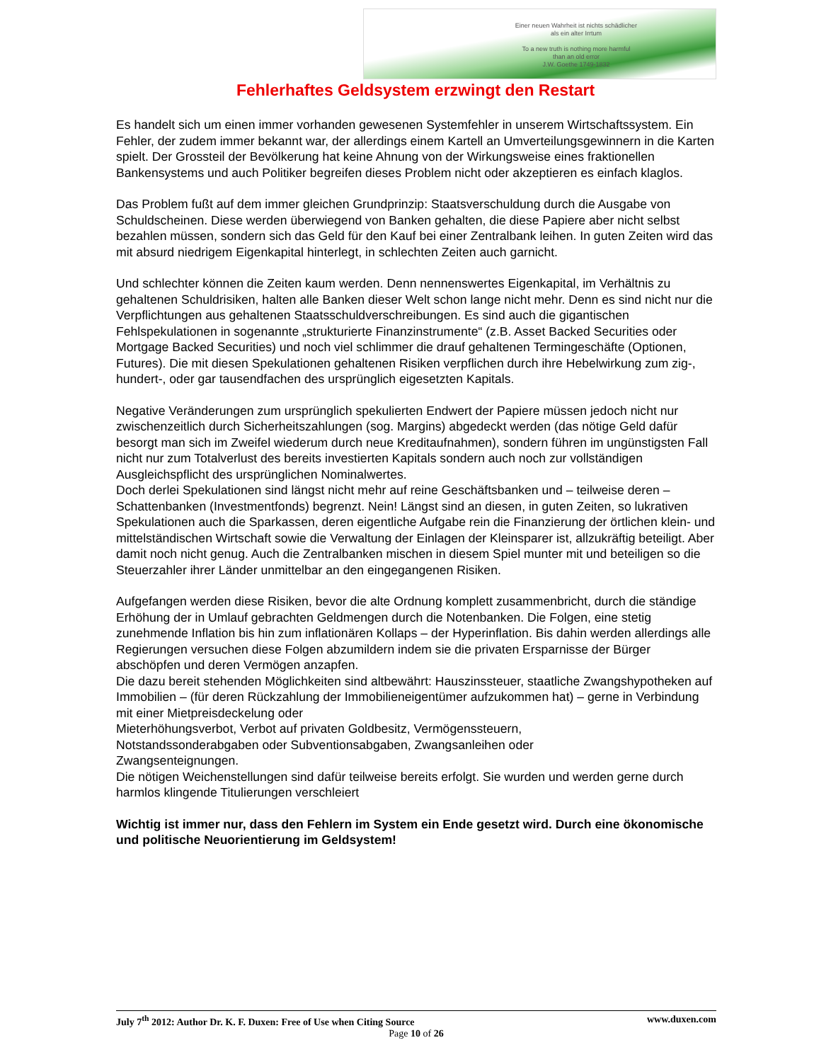Einer neuen Wahrheit ist nichts schädlicher
als ein alter Irrtum
To a new truth is nothing more harmful
than an old error
J.W. Goethe 1749-1832
Fehlerhaftes Geldsystem erzwingt den Restart
Es handelt sich um einen immer vorhanden gewesenen Systemfehler in unserem Wirtschaftssystem. Ein Fehler, der zudem immer bekannt war, der allerdings einem Kartell an Umverteilungsgewinnern in die Karten spielt. Der Grossteil der Bevölkerung hat keine Ahnung von der Wirkungsweise eines fraktionellen Bankensystems und auch Politiker begreifen dieses Problem nicht oder akzeptieren es einfach klaglos.
Das Problem fußt auf dem immer gleichen Grundprinzip: Staatsverschuldung durch die Ausgabe von Schuldscheinen. Diese werden überwiegend von Banken gehalten, die diese Papiere aber nicht selbst bezahlen müssen, sondern sich das Geld für den Kauf bei einer Zentralbank leihen. In guten Zeiten wird das mit absurd niedrigem Eigenkapital hinterlegt, in schlechten Zeiten auch garnicht.
Und schlechter können die Zeiten kaum werden. Denn nennenswertes Eigenkapital, im Verhältnis zu gehaltenen Schuldrisiken, halten alle Banken dieser Welt schon lange nicht mehr. Denn es sind nicht nur die Verpflichtungen aus gehaltenen Staatsschuldverschreibungen. Es sind auch die gigantischen Fehlspekulationen in sogenannte „strukturierte Finanzinstrumente“ (z.B. Asset Backed Securities oder Mortgage Backed Securities) und noch viel schlimmer die drauf gehaltenen Termingeschäfte (Optionen, Futures). Die mit diesen Spekulationen gehaltenen Risiken verpflichen durch ihre Hebelwirkung zum zig-, hundert-, oder gar tausendfachen des ursprünglich eigesetzten Kapitals.
Negative Veränderungen zum ursprünglich spekulierten Endwert der Papiere müssen jedoch nicht nur zwischenzeitlich durch Sicherheitszahlungen (sog. Margins) abgedeckt werden (das nötige Geld dafür besorgt man sich im Zweifel wiederum durch neue Kreditaufnahmen), sondern führen im ungünstigsten Fall nicht nur zum Totalverlust des bereits investierten Kapitals sondern auch noch zur vollständigen Ausgleichspflicht des ursprünglichen Nominalwertes.
Doch derlei Spekulationen sind längst nicht mehr auf reine Geschäftsbanken und – teilweise deren – Schattenbanken (Investmentfonds) begrenzt. Nein! Längst sind an diesen, in guten Zeiten, so lukrativen Spekulationen auch die Sparkassen, deren eigentliche Aufgabe rein die Finanzierung der örtlichen klein- und mittelständischen Wirtschaft sowie die Verwaltung der Einlagen der Kleinsparer ist, allzukräftig beteiligt. Aber damit noch nicht genug. Auch die Zentralbanken mischen in diesem Spiel munter mit und beteiligen so die Steuerzahler ihrer Länder unmittelbar an den eingegangenen Risiken.
Aufgefangen werden diese Risiken, bevor die alte Ordnung komplett zusammenbricht, durch die ständige Erhöhung der in Umlauf gebrachten Geldmengen durch die Notenbanken. Die Folgen, eine stetig zunehmende Inflation bis hin zum inflationären Kollaps – der Hyperinflation. Bis dahin werden allerdings alle Regierungen versuchen diese Folgen abzumildern indem sie die privaten Ersparnisse der Bürger abschöpfen und deren Vermögen anzapfen.
Die dazu bereit stehenden Möglichkeiten sind altbewährt: Hauszinssteuer, staatliche Zwangshypotheken auf Immobilien – (für deren Rückzahlung der Immobilieneigentümer aufzukommen hat) – gerne in Verbindung mit einer Mietpreisdeckelung oder
Mieterhöhungsverbot, Verbot auf privaten Goldbesitz, Vermögenssteuern,
Notstandssonderabgaben oder Subventionsabgaben, Zwangsanleihen oder
Zwangsenteignungen.
Die nötigen Weichenstellungen sind dafür teilweise bereits erfolgt. Sie wurden und werden gerne durch harmlos klingende Titulierungen verschleiert
Wichtig ist immer nur, dass den Fehlern im System ein Ende gesetzt wird. Durch eine ökonomische und politische Neuorientierung im Geldsystem!
July 7<sup>th</sup> 2012: Author Dr. K. F. Duxen: Free of Use when Citing Source www.duxen.com
Page 10 of 26